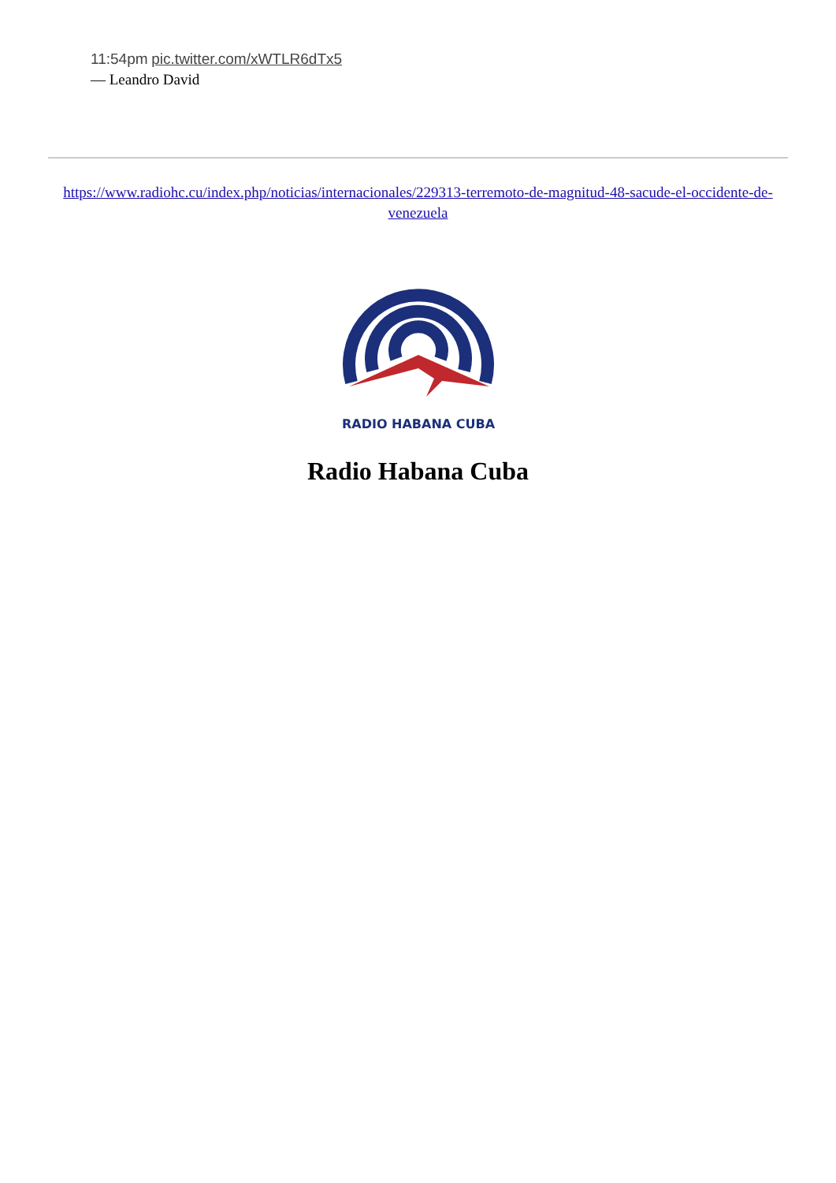11:54pm pic.twitter.com/xWTLR6dTx5
— Leandro David
https://www.radiohc.cu/index.php/noticias/internacionales/229313-terremoto-de-magnitud-48-sacude-el-occidente-de-venezuela
RADIO HABANA CUBA
Radio Habana Cuba